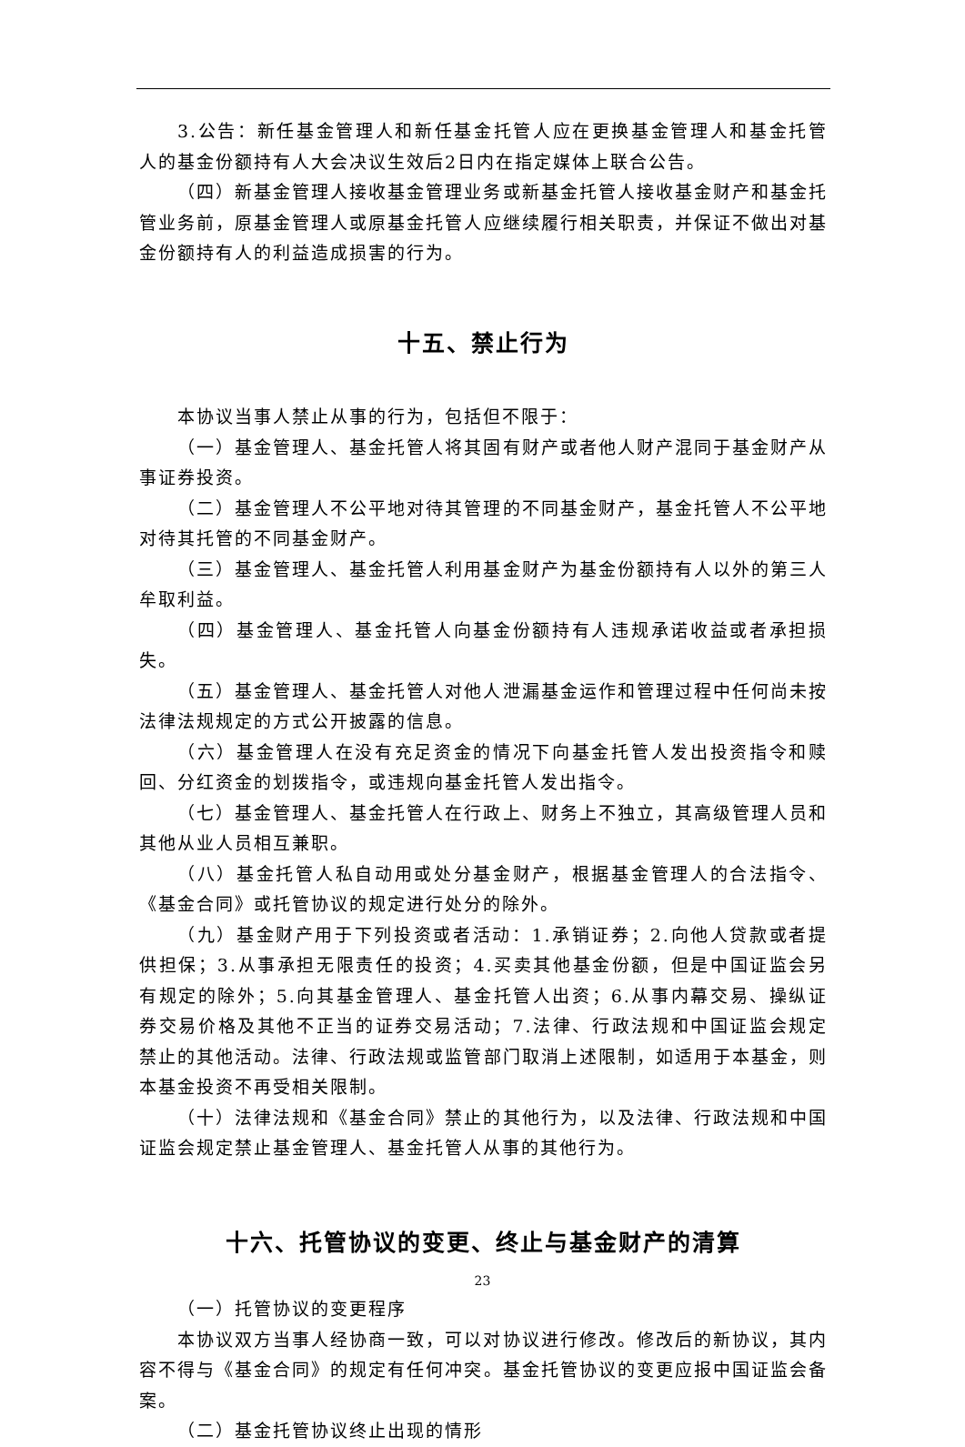3.公告：新任基金管理人和新任基金托管人应在更换基金管理人和基金托管人的基金份额持有人大会决议生效后2日内在指定媒体上联合公告。
（四）新基金管理人接收基金管理业务或新基金托管人接收基金财产和基金托管业务前，原基金管理人或原基金托管人应继续履行相关职责，并保证不做出对基金份额持有人的利益造成损害的行为。
十五、禁止行为
本协议当事人禁止从事的行为，包括但不限于：
（一）基金管理人、基金托管人将其固有财产或者他人财产混同于基金财产从事证券投资。
（二）基金管理人不公平地对待其管理的不同基金财产，基金托管人不公平地对待其托管的不同基金财产。
（三）基金管理人、基金托管人利用基金财产为基金份额持有人以外的第三人牟取利益。
（四）基金管理人、基金托管人向基金份额持有人违规承诺收益或者承担损失。
（五）基金管理人、基金托管人对他人泄漏基金运作和管理过程中任何尚未按法律法规规定的方式公开披露的信息。
（六）基金管理人在没有充足资金的情况下向基金托管人发出投资指令和赎回、分红资金的划拨指令，或违规向基金托管人发出指令。
（七）基金管理人、基金托管人在行政上、财务上不独立，其高级管理人员和其他从业人员相互兼职。
（八）基金托管人私自动用或处分基金财产，根据基金管理人的合法指令、《基金合同》或托管协议的规定进行处分的除外。
（九）基金财产用于下列投资或者活动：1.承销证券；2.向他人贷款或者提供担保；3.从事承担无限责任的投资；4.买卖其他基金份额，但是中国证监会另有规定的除外；5.向其基金管理人、基金托管人出资；6.从事内幕交易、操纵证券交易价格及其他不正当的证券交易活动；7.法律、行政法规和中国证监会规定禁止的其他活动。法律、行政法规或监管部门取消上述限制，如适用于本基金，则本基金投资不再受相关限制。
（十）法律法规和《基金合同》禁止的其他行为，以及法律、行政法规和中国证监会规定禁止基金管理人、基金托管人从事的其他行为。
十六、托管协议的变更、终止与基金财产的清算
（一）托管协议的变更程序
本协议双方当事人经协商一致，可以对协议进行修改。修改后的新协议，其内容不得与《基金合同》的规定有任何冲突。基金托管协议的变更应报中国证监会备案。
（二）基金托管协议终止出现的情形
23